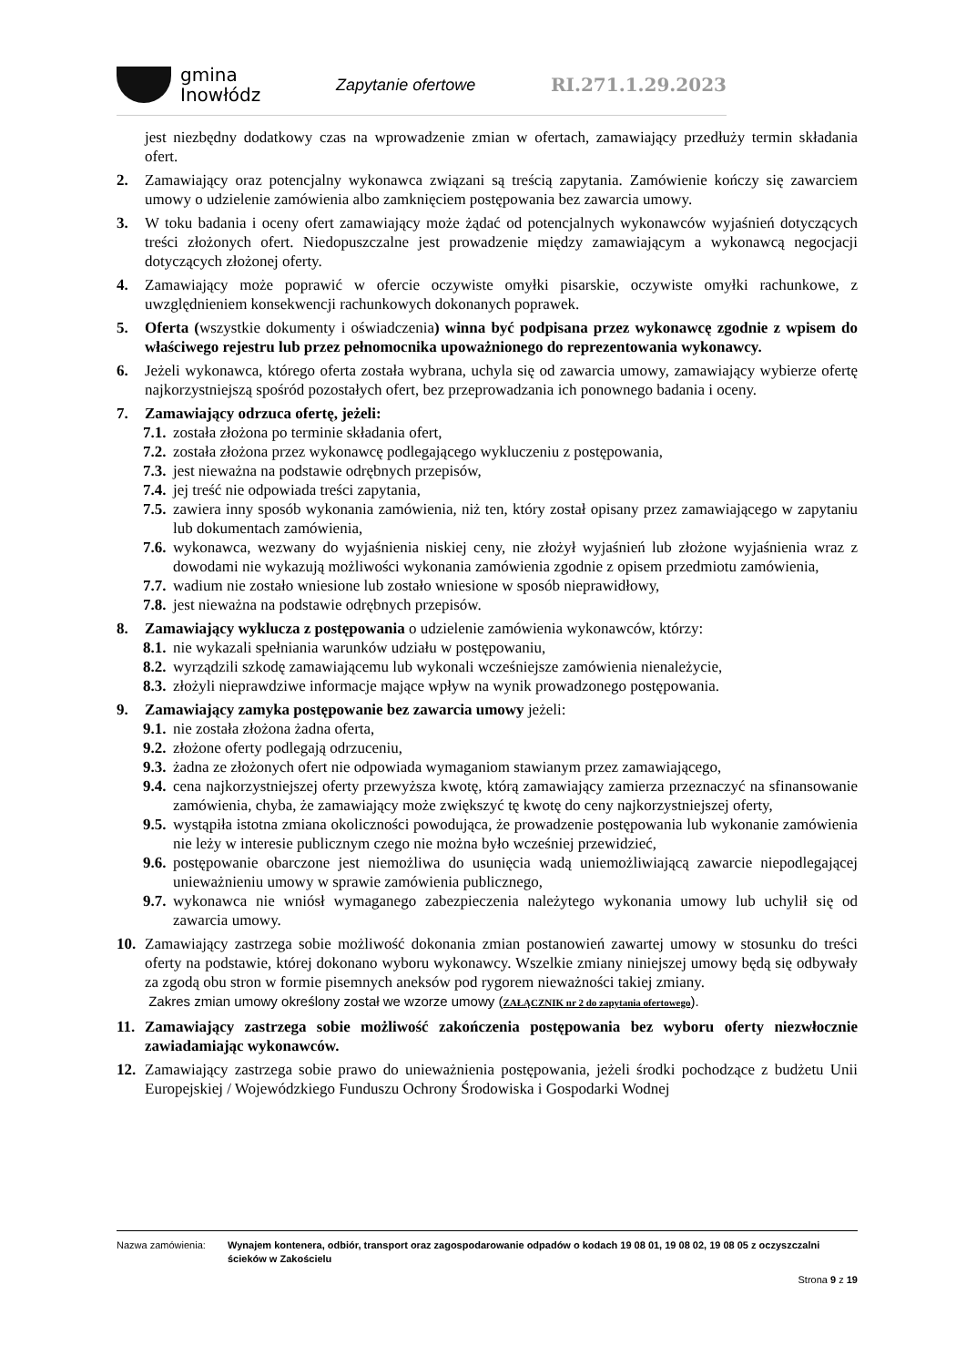gmina
Inowłódz
Zapytanie ofertowe RI.271.1.29.2023
jest niezbędny dodatkowy czas na wprowadzenie zmian w ofertach, zamawiający przedłuży termin składania ofert.
2. Zamawiający oraz potencjalny wykonawca związani są treścią zapytania. Zamówienie kończy się zawarciem umowy o udzielenie zamówienia albo zamknięciem postępowania bez zawarcia umowy.
3. W toku badania i oceny ofert zamawiający może żądać od potencjalnych wykonawców wyjaśnień dotyczących treści złożonych ofert. Niedopuszczalne jest prowadzenie między zamawiającym a wykonawcą negocjacji dotyczących złożonej oferty.
4. Zamawiający może poprawić w ofercie oczywiste omyłki pisarskie, oczywiste omyłki rachunkowe, z uwzględnieniem konsekwencji rachunkowych dokonanych poprawek.
5. Oferta (wszystkie dokumenty i oświadczenia) winna być podpisana przez wykonawcę zgodnie z wpisem do właściwego rejestru lub przez pełnomocnika upoważnionego do reprezentowania wykonawcy.
6. Jeżeli wykonawca, którego oferta została wybrana, uchyla się od zawarcia umowy, zamawiający wybierze ofertę najkorzystniejszą spośród pozostałych ofert, bez przeprowadzania ich ponownego badania i oceny.
7. Zamawiający odrzuca ofertę, jeżeli:
7.1. została złożona po terminie składania ofert,
7.2. została złożona przez wykonawcę podlegającego wykluczeniu z postępowania,
7.3. jest nieważna na podstawie odrębnych przepisów,
7.4. jej treść nie odpowiada treści zapytania,
7.5. zawiera inny sposób wykonania zamówienia, niż ten, który został opisany przez zamawiającego w zapytaniu lub dokumentach zamówienia,
7.6. wykonawca, wezwany do wyjaśnienia niskiej ceny, nie złożył wyjaśnień lub złożone wyjaśnienia wraz z dowodami nie wykazują możliwości wykonania zamówienia zgodnie z opisem przedmiotu zamówienia,
7.7. wadium nie zostało wniesione lub zostało wniesione w sposób nieprawidłowy,
7.8. jest nieważna na podstawie odrębnych przepisów.
8. Zamawiający wyklucza z postępowania o udzielenie zamówienia wykonawców, którzy:
8.1. nie wykazali spełniania warunków udziału w postępowaniu,
8.2. wyrządzili szkodę zamawiającemu lub wykonali wcześniejsze zamówienia nienależycie,
8.3. złożyli nieprawdziwe informacje mające wpływ na wynik prowadzonego postępowania.
9. Zamawiający zamyka postępowanie bez zawarcia umowy jeżeli:
9.1. nie została złożona żadna oferta,
9.2. złożone oferty podlegają odrzuceniu,
9.3. żadna ze złożonych ofert nie odpowiada wymaganiom stawianym przez zamawiającego,
9.4. cena najkorzystniejszej oferty przewyższa kwotę, którą zamawiający zamierza przeznaczyć na sfinansowanie zamówienia, chyba, że zamawiający może zwiększyć tę kwotę do ceny najkorzystniejszej oferty,
9.5. wystąpiła istotna zmiana okoliczności powodująca, że prowadzenie postępowania lub wykonanie zamówienia nie leży w interesie publicznym czego nie można było wcześniej przewidzieć,
9.6. postępowanie obarczone jest niemożliwa do usunięcia wadą uniemożliwiającą zawarcie niepodlegającej unieważnieniu umowy w sprawie zamówienia publicznego,
9.7. wykonawca nie wniósł wymaganego zabezpieczenia należytego wykonania umowy lub uchylił się od zawarcia umowy.
10. Zamawiający zastrzega sobie możliwość dokonania zmian postanowień zawartej umowy w stosunku do treści oferty na podstawie, której dokonano wyboru wykonawcy. Wszelkie zmiany niniejszej umowy będą się odbywały za zgodą obu stron w formie pisemnych aneksów pod rygorem nieważności takiej zmiany.
Zakres zmian umowy określony został we wzorze umowy (ZAŁĄCZNIK nr 2 do zapytania ofertowego).
11. Zamawiający zastrzega sobie możliwość zakończenia postępowania bez wyboru oferty niezwłocznie zawiadamiając wykonawców.
12. Zamawiający zastrzega sobie prawo do unieważnienia postępowania, jeżeli środki pochodzące z budżetu Unii Europejskiej / Wojewódzkiego Funduszu Ochrony Środowiska i Gospodarki Wodnej
Nazwa zamówienia: Wynajem kontenera, odbiór, transport oraz zagospodarowanie odpadów o kodach 19 08 01, 19 08 02, 19 08 05 z oczyszczalni ścieków w Zakościelu
Strona 9 z 19